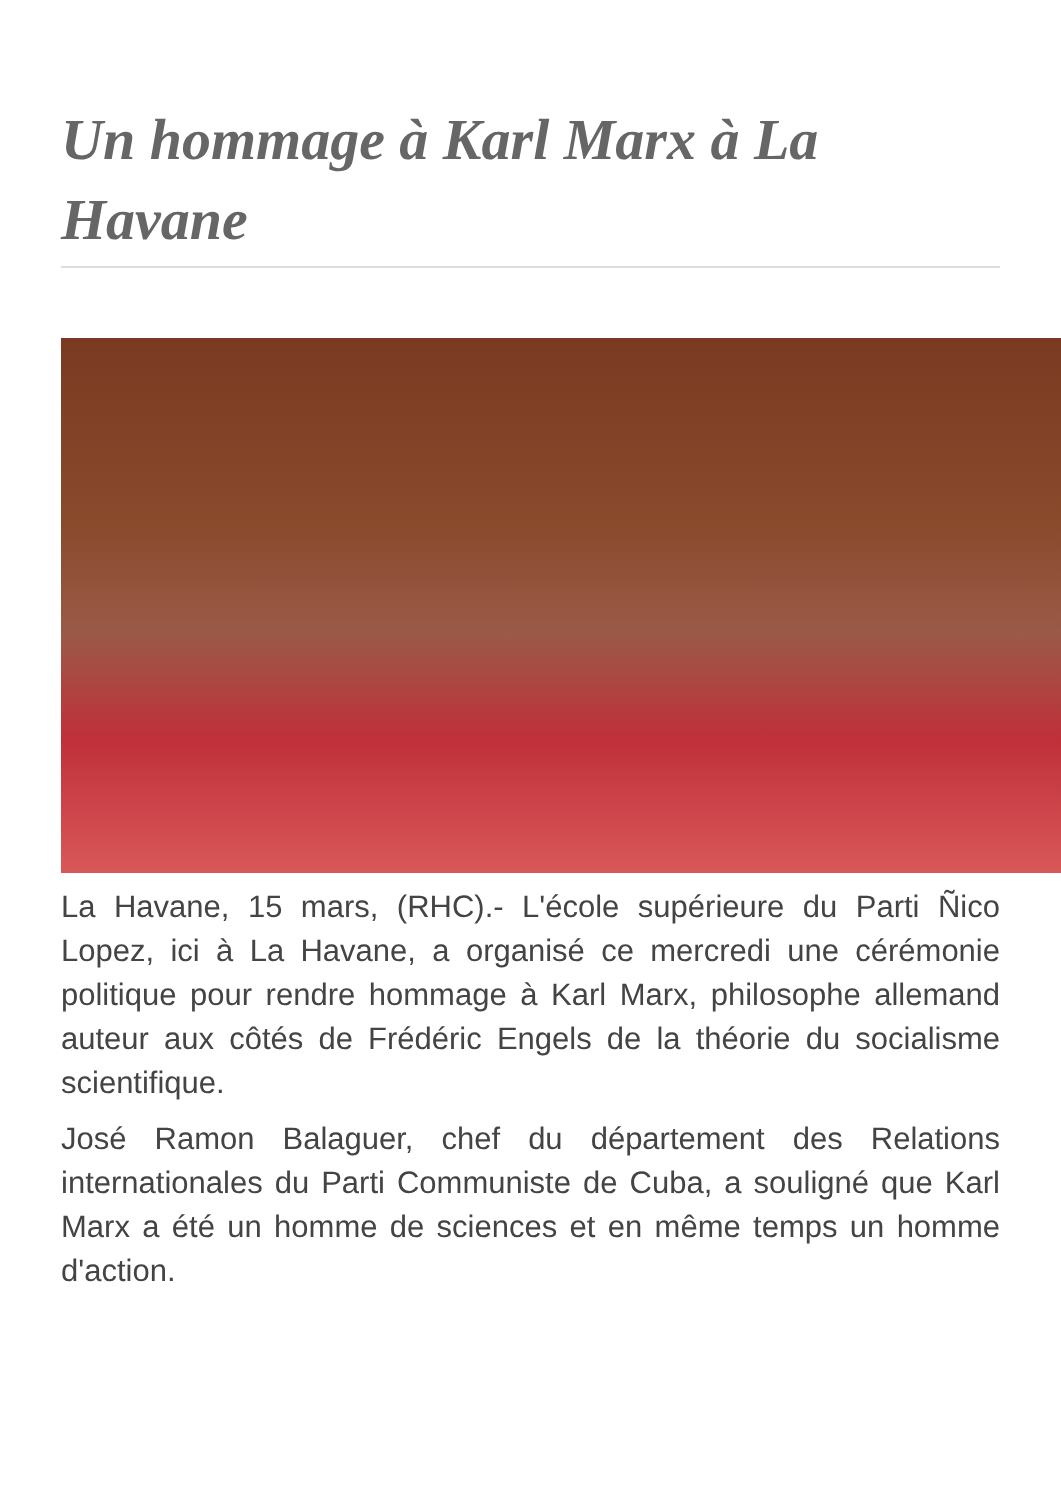Un hommage à Karl Marx à La Havane
La Havane, 15 mars, (RHC).- L'école supérieure du Parti Ñico Lopez, ici à La Havane, a organisé ce mercredi une cérémonie politique pour rendre hommage à Karl Marx, philosophe allemand auteur aux côtés de Frédéric Engels de la théorie du socialisme scientifique.
José Ramon Balaguer, chef du département des Relations internationales du Parti Communiste de Cuba, a souligné que Karl Marx a été un homme de sciences et en même temps un homme d'action.